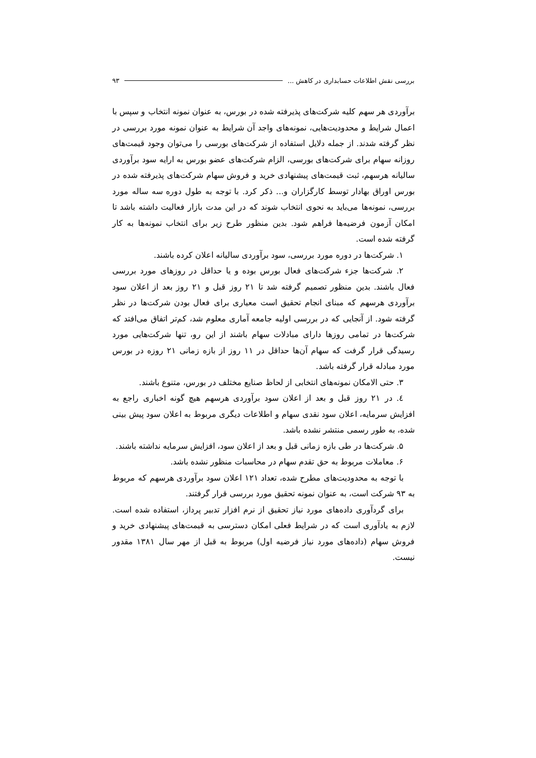بررسی نقش اطلاعات حسابداری در کاهش ... ۹۳
برآوردی هر سهم کلیه شرکت‌های پذیرفته شده در بورس، به عنوان نمونه انتخاب و سپس با اعمال شرایط و محدودیت‌هایی، نمونه‌های واجد آن شرایط به عنوان نمونه مورد بررسی در نظر گرفته شدند. از جمله دلایل استفاده از شرکت‌های بورسی را می‌توان وجود قیمت‌های روزانه سهام برای شرکت‌های بورسی، الزام شرکت‌های عضو بورس به ارایه سود برآوردی سالیانه هرسهم، ثبت قیمت‌های پیشنهادی خرید و فروش سهام شرکت‌های پذیرفته شده در بورس اوراق بهادار توسط کارگزاران و... ذکر کرد. با توجه به طول دوره سه ساله مورد بررسی، نمونه‌ها می‌باید به نحوی انتخاب شوند که در این مدت بازار فعالیت داشته باشد تا امکان آزمون فرضیه‌ها فراهم شود. بدین منظور طرح زیر برای انتخاب نمونه‌ها به کار گرفته شده است.
۱. شرکت‌ها در دوره مورد بررسی، سود برآوردی سالیانه اعلان کرده باشند.
۲. شرکت‌ها جزء شرکت‌های فعال بورس بوده و یا حداقل در روزهای مورد بررسی فعال باشند. بدین منظور تصمیم گرفته شد تا ۲۱ روز قبل و ۲۱ روز بعد از اعلان سود برآوردی هرسهم که مبنای انجام تحقیق است معیاری برای فعال بودن شرکت‌ها در نظر گرفته شود. از آنجایی که در بررسی اولیه جامعه آماری معلوم شد، کم‌تر اتفاق می‌افتد که شرکت‌ها در تمامی روزها دارای مبادلات سهام باشند از این رو، تنها شرکت‌هایی مورد رسیدگی قرار گرفت که سهام آن‌ها حداقل در ۱۱ روز از بازه زمانی ۲۱ روزه در بورس مورد مبادله قرار گرفته باشد.
۳. حتی الامکان نمونه‌های انتخابی از لحاظ صنایع مختلف در بورس، متنوع باشند.
٤. در ۲۱ روز قبل و بعد از اعلان سود برآوردی هرسهم هیچ گونه اخباری راجع به افزایش سرمایه، اعلان سود نقدی سهام و اطلاعات دیگری مربوط به اعلان سود پیش بینی شده، به طور رسمی منتشر نشده باشد.
۵. شرکت‌ها در طی بازه زمانی قبل و بعد از اعلان سود، افزایش سرمایه نداشته باشند.
۶. معاملات مربوط به حق تقدم سهام در محاسبات منظور نشده باشد.
با توجه به محدودیت‌های مطرح شده، تعداد ۱۲۱ اعلان سود برآوردی هرسهم که مربوط به ۹۳ شرکت است، به عنوان نمونه تحقیق مورد بررسی قرار گرفتند.
برای گردآوری داده‌های مورد نیاز تحقیق از نرم افزار تدبیر پرداز، استفاده شده است. لازم به یادآوری است که در شرایط فعلی امکان دسترسی به قیمت‌های پیشنهادی خرید و فروش سهام (داده‌های مورد نیاز فرضیه اول) مربوط به قبل از مهر سال ۱۳۸۱ مقدور نیست.